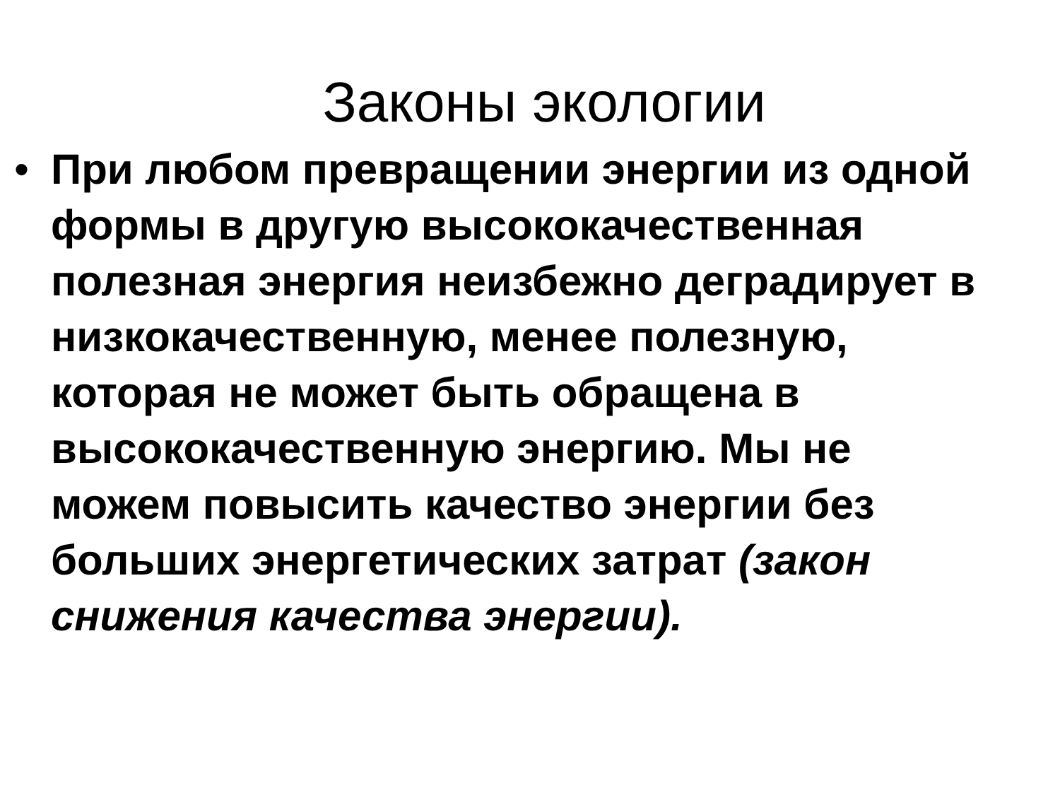Законы экологии
• При любом превращении энергии из одной формы в другую высококачественная полезная энергия неизбежно деградирует в низкокачественную, менее полезную, которая не может быть обращена в высококачественную энергию. Мы не можем повысить качество энергии без больших энергетических затрат (закон снижения качества энергии).